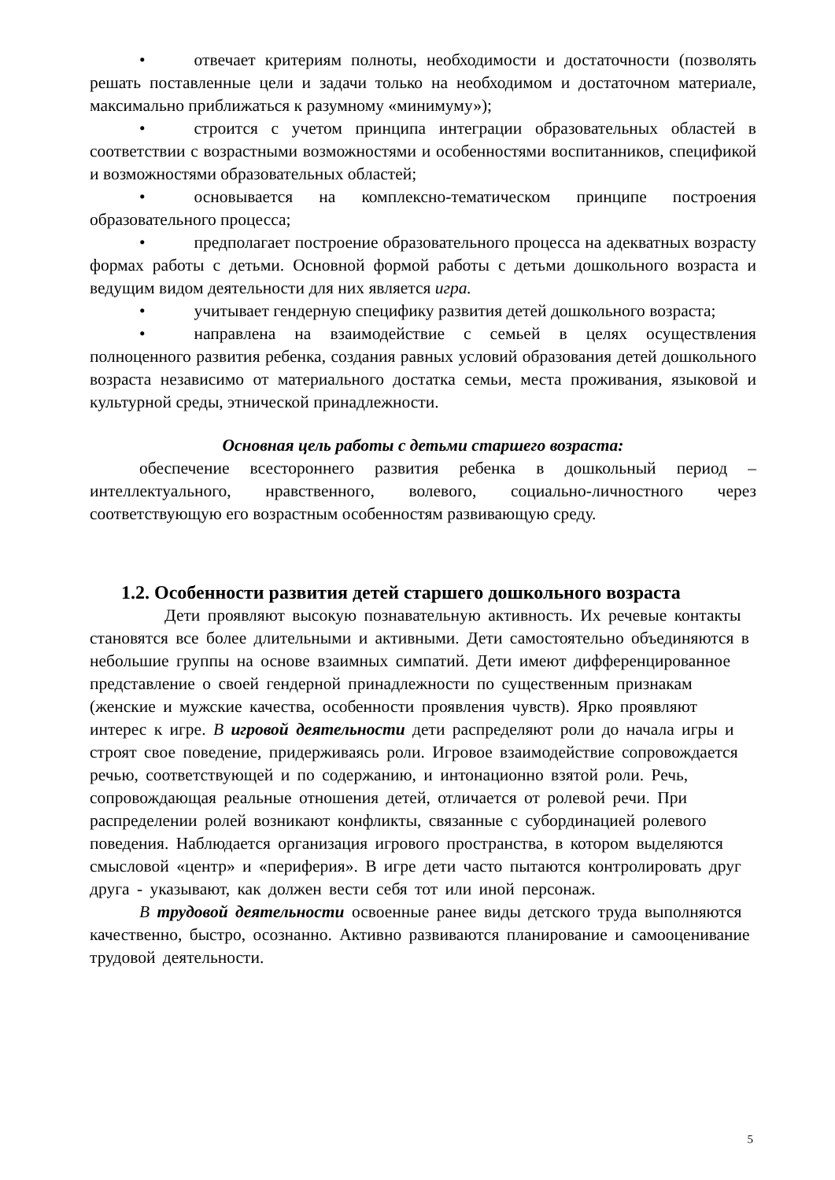• отвечает критериям полноты, необходимости и достаточности (позволять решать поставленные цели и задачи только на необходимом и достаточном материале, максимально приближаться к разумному «минимуму»);
• строится с учетом принципа интеграции образовательных областей в соответствии с возрастными возможностями и особенностями воспитанников, спецификой и возможностями образовательных областей;
• основывается на комплексно-тематическом принципе построения образовательного процесса;
• предполагает построение образовательного процесса на адекватных возрасту формах работы с детьми. Основной формой работы с детьми дошкольного возраста и ведущим видом деятельности для них является игра.
• учитывает гендерную специфику развития детей дошкольного возраста;
• направлена на взаимодействие с семьей в целях осуществления полноценного развития ребенка, создания равных условий образования детей дошкольного возраста независимо от материального достатка семьи, места проживания, языковой и культурной среды, этнической принадлежности.
Основная цель работы с детьми старшего возраста:
обеспечение всестороннего развития ребенка в дошкольный период – интеллектуального, нравственного, волевого, социально-личностного через соответствующую его возрастным особенностям развивающую среду.
1.2. Особенности развития детей старшего дошкольного возраста
Дети проявляют высокую познавательную активность. Их речевые контакты становятся все более длительными и активными. Дети самостоятельно объединяются в небольшие группы на основе взаимных симпатий. Дети имеют дифференцированное представление о своей гендерной принадлежности по существенным признакам (женские и мужские качества, особенности проявления чувств). Ярко проявляют интерес к игре. В игровой деятельности дети распределяют роли до начала игры и строят свое поведение, придерживаясь роли. Игровое взаимодействие сопровождается речью, соответствующей и по содержанию, и интонационно взятой роли. Речь, сопровождающая реальные отношения детей, отличается от ролевой речи. При распределении ролей возникают конфликты, связанные с субординацией ролевого поведения. Наблюдается организация игрового пространства, в котором выделяются смысловой «центр» и «периферия». В игре дети часто пытаются контролировать друг друга - указывают, как должен вести себя тот или иной персонаж.
В трудовой деятельности освоенные ранее виды детского труда выполняются качественно, быстро, осознанно. Активно развиваются планирование и самооценивание трудовой деятельности.
5